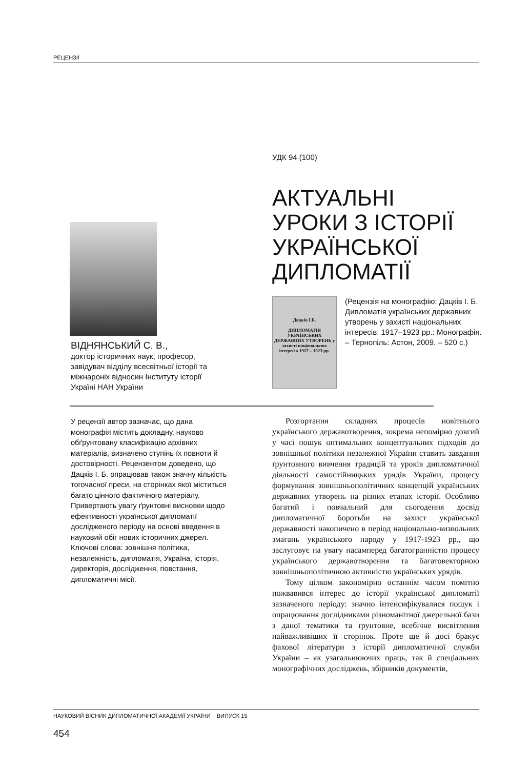РЕЦЕНЗІЇ
УДК 94 (100)
АКТУАЛЬНІ
УРОКИ З ІСТОРІЇ
УКРАЇНСЬКОЇ
ДИПЛОМАТІЇ
ВІДНЯНСЬКИЙ С. В.,
доктор історичних наук, професор, завідувач відділу всесвітньої історії та міжнароніх відносин Інституту історії Україні НАН України
Дацків І.Б.
ДИПЛОМАТІЯ УКРАЇНСЬКИХ ДЕРЖАВНИХ УТВОРЕНЬ у захисті національних інтересів 1917 – 1923 рр.
(Рецензія на монографію: Дацків І. Б. Дипломатія українських державних утворень у захисті національних інтересів. 1917–1923 рр.: Монографія. – Тернопіль: Астон, 2009. – 520 с.)
У рецензії автор зазначає, що дана монографія містить докладну, науково обґрунтовану класифікацію архівних матеріалів, визначено ступінь їх повноти й достовірності. Рецензентом доведено, що Дацків І. Б. опрацював також значну кількість тогочасної преси, на сторінках якої міститься багато цінного фактичного матеріалу. Привертають увагу ґрунтовні висновки щодо ефективності української дипломатії дослідженого періоду на основі введення в науковий обіг нових історичних джерел.
Ключові слова: зовнішня політика, незалежність, дипломатія, Україна, історія, директорія, дослідження, повстання, дипломатичні місії.
Розгортання складних процесів новітнього українського державотворення, зокрема непомірно довгий у часі пошук оптимальних концептуальних підходів до зовнішньої політики незалежної України ставить завдання ґрунтовного вивчення традицій та уроків дипломатичної діяльності самостійницьких урядів України, процесу формування зовнішньополітичних концепцій українських державних утворень на різних етапах історії. Особливо багатий і повчальний для сьогодення досвід дипломатичної боротьби на захист української державності накопичено в період національно-визвольних змагань українського народу у 1917-1923 рр., що заслуговує на увагу насамперед багатогранністю процесу українського державотворення та багатовекторною зовнішньополітичною активністю українських урядів.
Тому цілком закономірно останнім часом помітно пожвавився інтерес до історії української дипломатії зазначеного періоду: значно інтенсифікувалися пошук і опрацювання дослідниками різноманітної джерельної бази з даної тематики та ґрунтовне, всебічне висвітлення найважливіших її сторінок. Проте ще й досі бракує фахової літератури з історії дипломатичної служби України – як узагальнюючих праць, так й спеціальних монографічних досліджень, збірників документів,
НАУКОВИЙ ВІСНИК ДИПЛОМАТИЧНОЇ АКАДЕМІЇ УКРАЇНИ ВИПУСК 15
454